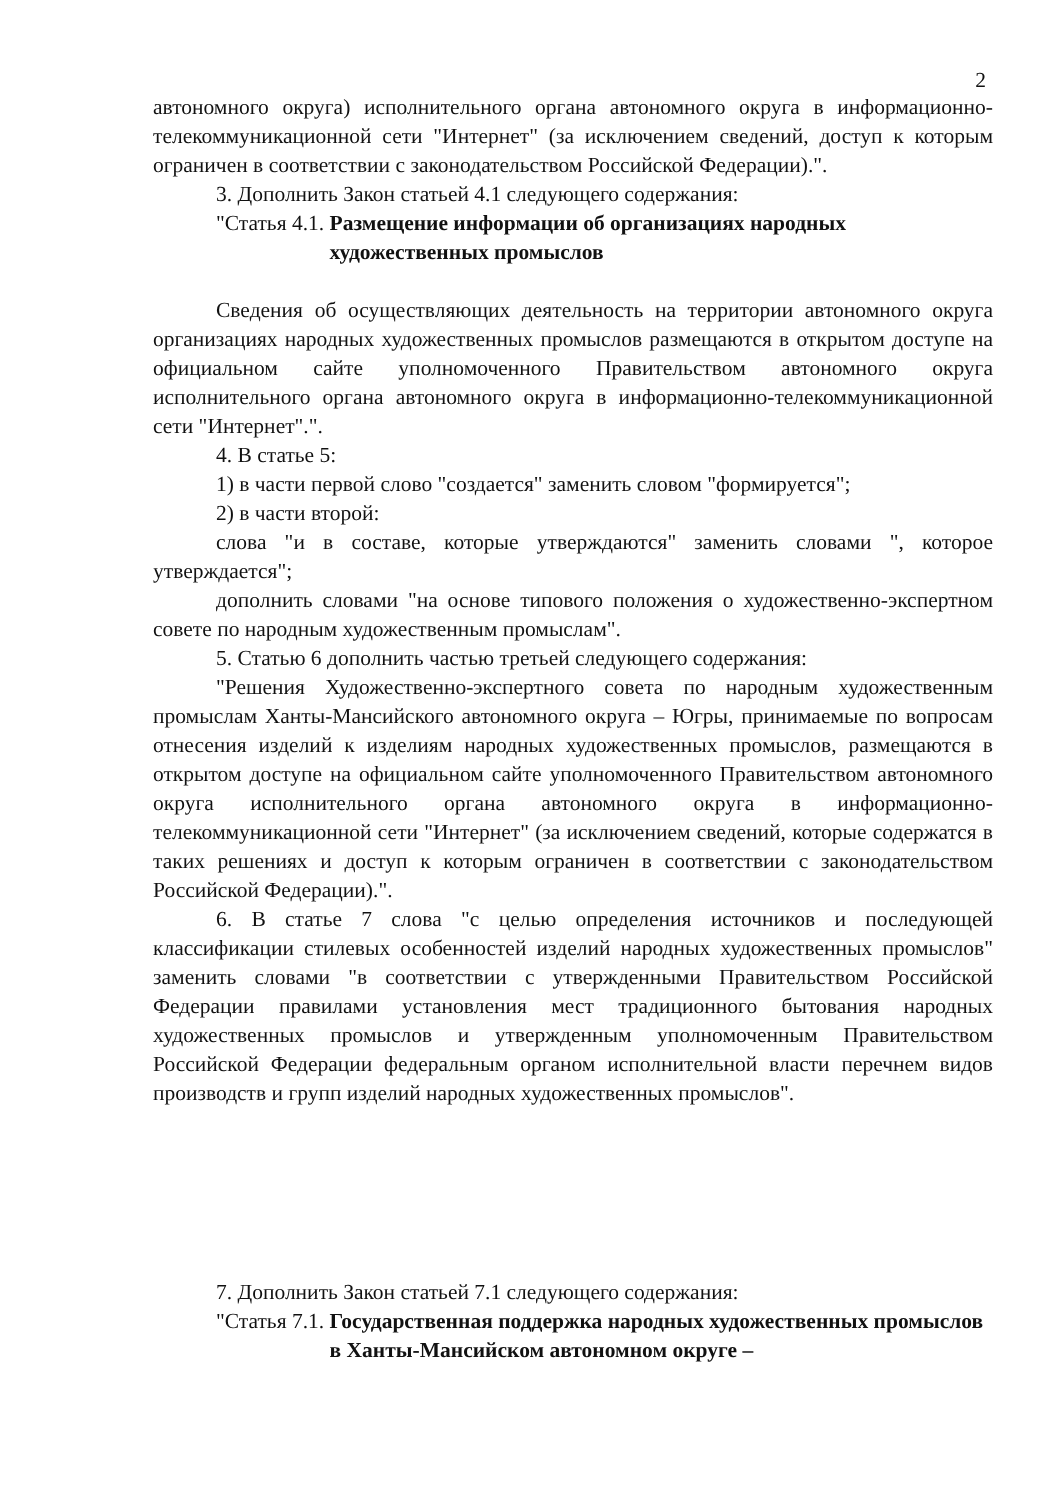2
автономного округа) исполнительного органа автономного округа в информационно-телекоммуникационной сети "Интернет" (за исключением сведений, доступ к которым ограничен в соответствии с законодательством Российской Федерации).".
3. Дополнить Закон статьей 4.1 следующего содержания:
"Статья 4.1. Размещение информации об организациях народных художественных промыслов
Сведения об осуществляющих деятельность на территории автономного округа организациях народных художественных промыслов размещаются в открытом доступе на официальном сайте уполномоченного Правительством автономного округа исполнительного органа автономного округа в информационно-телекоммуникационной сети "Интернет".".
4. В статье 5:
1) в части первой слово "создается" заменить словом "формируется";
2) в части второй:
слова "и в составе, которые утверждаются" заменить словами ", которое утверждается";
дополнить словами "на основе типового положения о художественно-экспертном совете по народным художественным промыслам".
5. Статью 6 дополнить частью третьей следующего содержания:
"Решения Художественно-экспертного совета по народным художественным промыслам Ханты-Мансийского автономного округа – Югры, принимаемые по вопросам отнесения изделий к изделиям народных художественных промыслов, размещаются в открытом доступе на официальном сайте уполномоченного Правительством автономного округа исполнительного органа автономного округа в информационно-телекоммуникационной сети "Интернет" (за исключением сведений, которые содержатся в таких решениях и доступ к которым ограничен в соответствии с законодательством Российской Федерации).".
6. В статье 7 слова "с целью определения источников и последующей классификации стилевых особенностей изделий народных художественных промыслов" заменить словами "в соответствии с утвержденными Правительством Российской Федерации правилами установления мест традиционного бытования народных художественных промыслов и утвержденным уполномоченным Правительством Российской Федерации федеральным органом исполнительной власти перечнем видов производств и групп изделий народных художественных промыслов".
7. Дополнить Закон статьей 7.1 следующего содержания:
"Статья 7.1. Государственная поддержка народных художественных промыслов в Ханты-Мансийском автономном округе –